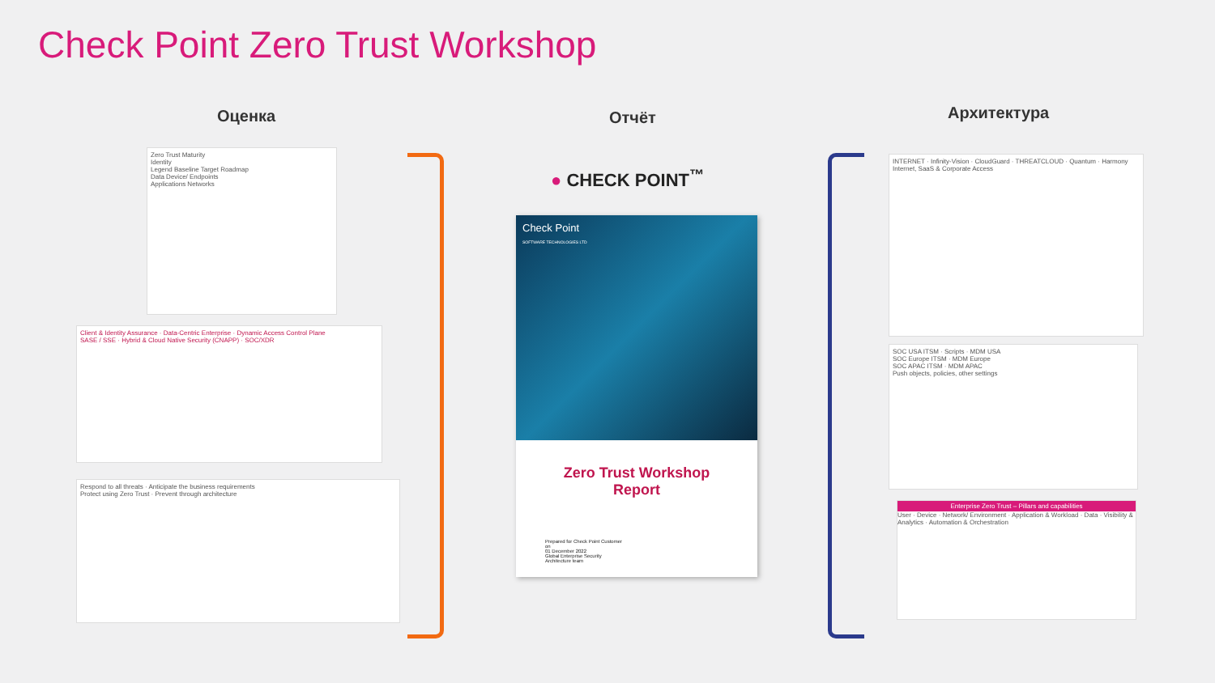Check Point Zero Trust Workshop
Оценка Отчёт Архитектура
Zero Trust Maturity
Identity
Legend Baseline Target Roadmap
Data Device/ Endpoints
Applications Networks
Client & Identity Assurance · Data-Centric Enterprise · Dynamic Access Control Plane
SASE / SSE · Hybrid & Cloud Native Security (CNAPP) · SOC/XDR
Respond to all threats · Anticipate the business requirements
Protect using Zero Trust · Prevent through architecture
● CHECK POINT<sup>™</sup>
Check Point
SOFTWARE TECHNOLOGIES LTD
Zero Trust Workshop
Report
Prepared for Check Point Customer
on
01 December 2022
Global Enterprise Security
Architecture team
INTERNET · Infinity-Vision · CloudGuard · THREATCLOUD · Quantum · Harmony
Internet, SaaS & Corporate Access
SOC USA ITSM · Scripts · MDM USA
SOC Europe ITSM · MDM Europe
SOC APAC ITSM · MDM APAC
Push objects, policies, other settings
Enterprise Zero Trust – Pillars and capabilities
User · Device · Network/ Environment · Application & Workload · Data · Visibility & Analytics · Automation & Orchestration